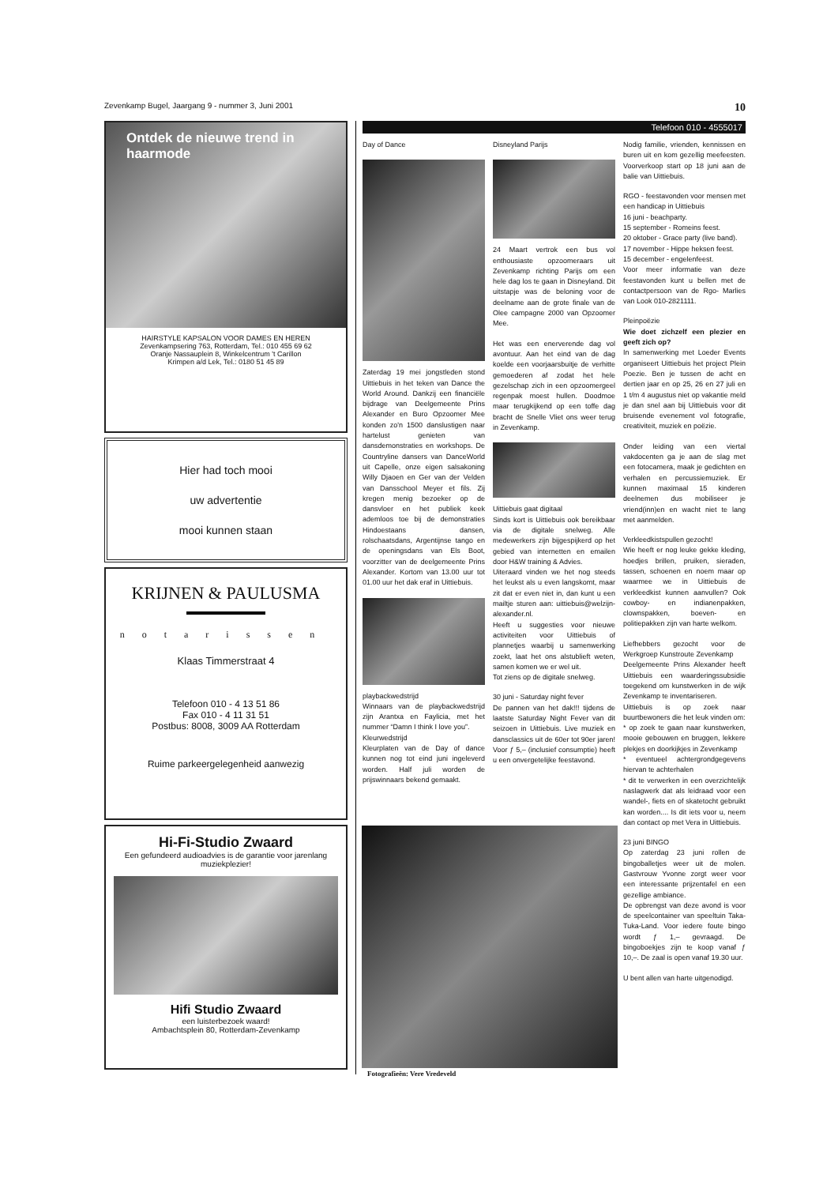Zevenkamp Bugel, Jaargang 9 - nummer 3, Juni 2001 10
Ontdek de nieuwe trend in haarmode
HAIRSTYLE KAPSALON VOOR DAMES EN HEREN
Zevenkampsering 763, Rotterdam, Tel.: 010 455 69 62
Oranje Nassauplein 8, Winkelcentrum 't Carillon
Krimpen a/d Lek, Tel.: 0180 51 45 89
Hier had toch mooi
uw advertentie
mooi kunnen staan
KRIJNEN & PAULUSMA
notarissen
Klaas Timmerstraat 4
Telefoon 010 - 4 13 51 86
Fax 010 - 4 11 31 51
Postbus: 8008, 3009 AA Rotterdam
Ruime parkeergelegenheid aanwezig
Hi-Fi-Studio Zwaard
Een gefundeerd audioadvies is de garantie voor jarenlang muziekplezier!
Hifi Studio Zwaard
een luisterbezoek waard!
Ambachtsplein 80, Rotterdam-Zevenkamp
Telefoon 010 - 4555017
Day of Dance
Zaterdag 19 mei jongstleden stond Uittiebuis in het teken van Dance the World Around. Dankzij een financiële bijdrage van Deelgemeente Prins Alexander en Buro Opzoomer Mee konden zo'n 1500 danslustigen naar hartelust genieten van dansdemonstraties en workshops. De Countryline dansers van DanceWorld uit Capelle, onze eigen salsakoning Willy Djaoen en Ger van der Velden van Dansschool Meyer et fils. Zij kregen menig bezoeker op de dansvloer en het publiek keek ademloos toe bij de demonstraties Hindoestaans dansen, rolschaatsdans, Argentijnse tango en de openingsdans van Els Boot, voorzitter van de deelgemeente Prins Alexander. Kortom van 13.00 uur tot 01.00 uur het dak eraf in Uittiebuis.
playbackwedstrijd
Winnaars van de playbackwedstrijd zijn Arantxa en Faylicia, met het nummer “Damn I think I love you”.
Kleurwedstrijd
Kleurplaten van de Day of dance kunnen nog tot eind juni ingeleverd worden. Half juli worden de prijswinnaars bekend gemaakt.
Disneyland Parijs
24 Maart vertrok een bus vol enthousiaste opzoomeraars uit Zevenkamp richting Parijs om een hele dag los te gaan in Disneyland. Dit uitstapje was de beloning voor de deelname aan de grote finale van de Olee campagne 2000 van Opzoomer Mee.
Het was een enerverende dag vol avontuur. Aan het eind van de dag koelde een voorjaarsbuitje de verhitte gemoederen af zodat het hele gezelschap zich in een opzoomergeel regenpak moest hullen. Doodmoe maar terugkijkend op een toffe dag bracht de Snelle Vliet ons weer terug in Zevenkamp.
Uittiebuis gaat digitaal
Sinds kort is Uittiebuis ook bereikbaar via de digitale snelweg. Alle medewerkers zijn bijgespijkerd op het gebied van internetten en emailen door H&W training & Advies.
Uiteraard vinden we het nog steeds het leukst als u even langskomt, maar zit dat er even niet in, dan kunt u een mailtje sturen aan: uittiebuis@welzijn-alexander.nl.
Heeft u suggesties voor nieuwe activiteiten voor Uittiebuis of plannetjes waarbij u samenwerking zoekt, laat het ons alstublieft weten, samen komen we er wel uit.
Tot ziens op de digitale snelweg.
30 juni - Saturday night fever
De pannen van het dak!!! tijdens de laatste Saturday Night Fever van dit seizoen in Uittiebuis. Live muziek en dansclassics uit de 60er tot 90er jaren! Voor ƒ 5,– (inclusief consumptie) heeft u een onvergetelijke feestavond.
Nodig familie, vrienden, kennissen en buren uit en kom gezellig meefeesten. Voorverkoop start op 18 juni aan de balie van Uittiebuis.
RGO - feestavonden voor mensen met een handicap in Uittiebuis
16 juni - beachparty.
15 september - Romeins feest.
20 oktober - Grace party (live band).
17 november - Hippe heksen feest.
15 december - engelenfeest.
Voor meer informatie van deze feestavonden kunt u bellen met de contactpersoon van de Rgo- Marlies van Look 010-2821111.
Pleinpoëzie
Wie doet zichzelf een plezier en geeft zich op?
In samenwerking met Loeder Events organiseert Uittiebuis het project Plein Poezie. Ben je tussen de acht en dertien jaar en op 25, 26 en 27 juli en 1 t/m 4 augustus niet op vakantie meld je dan snel aan bij Uittiebuis voor dit bruisende evenement vol fotografie, creativiteit, muziek en poëzie.
Onder leiding van een viertal vakdocenten ga je aan de slag met een fotocamera, maak je gedichten en verhalen en percussiemuziek. Er kunnen maximaal 15 kinderen deelnemen dus mobiliseer je vriend(inn)en en wacht niet te lang met aanmelden.
Verkleedkistspullen gezocht!
Wie heeft er nog leuke gekke kleding, hoedjes brillen, pruiken, sieraden, tassen, schoenen en noem maar op waarmee we in Uittiebuis de verkleedkist kunnen aanvullen? Ook cowboy- en indianenpakken, clownspakken, boeven- en politiepakken zijn van harte welkom.
Liefhebbers gezocht voor de Werkgroep Kunstroute Zevenkamp
Deelgemeente Prins Alexander heeft Uittiebuis een waarderingssubsidie toegekend om kunstwerken in de wijk Zevenkamp te inventariseren.
Uittiebuis is op zoek naar buurtbewoners die het leuk vinden om:
* op zoek te gaan naar kunstwerken, mooie gebouwen en bruggen, lekkere plekjes en doorkijkjes in Zevenkamp
* eventueel achtergrondgegevens hiervan te achterhalen
* dit te verwerken in een overzichtelijk naslagwerk dat als leidraad voor een wandel-, fiets en of skatetocht gebruikt kan worden.... Is dit iets voor u, neem dan contact op met Vera in Uittiebuis.
23 juni BINGO
Op zaterdag 23 juni rollen de bingoballetjes weer uit de molen. Gastvrouw Yvonne zorgt weer voor een interessante prijzentafel en een gezellige ambiance.
De opbrengst van deze avond is voor de speelcontainer van speeltuin Taka-Tuka-Land. Voor iedere foute bingo wordt ƒ 1,– gevraagd. De bingoboekjes zijn te koop vanaf ƒ 10,–. De zaal is open vanaf 19.30 uur.
U bent allen van harte uitgenodigd.
Fotografieën: Vere Vredeveld